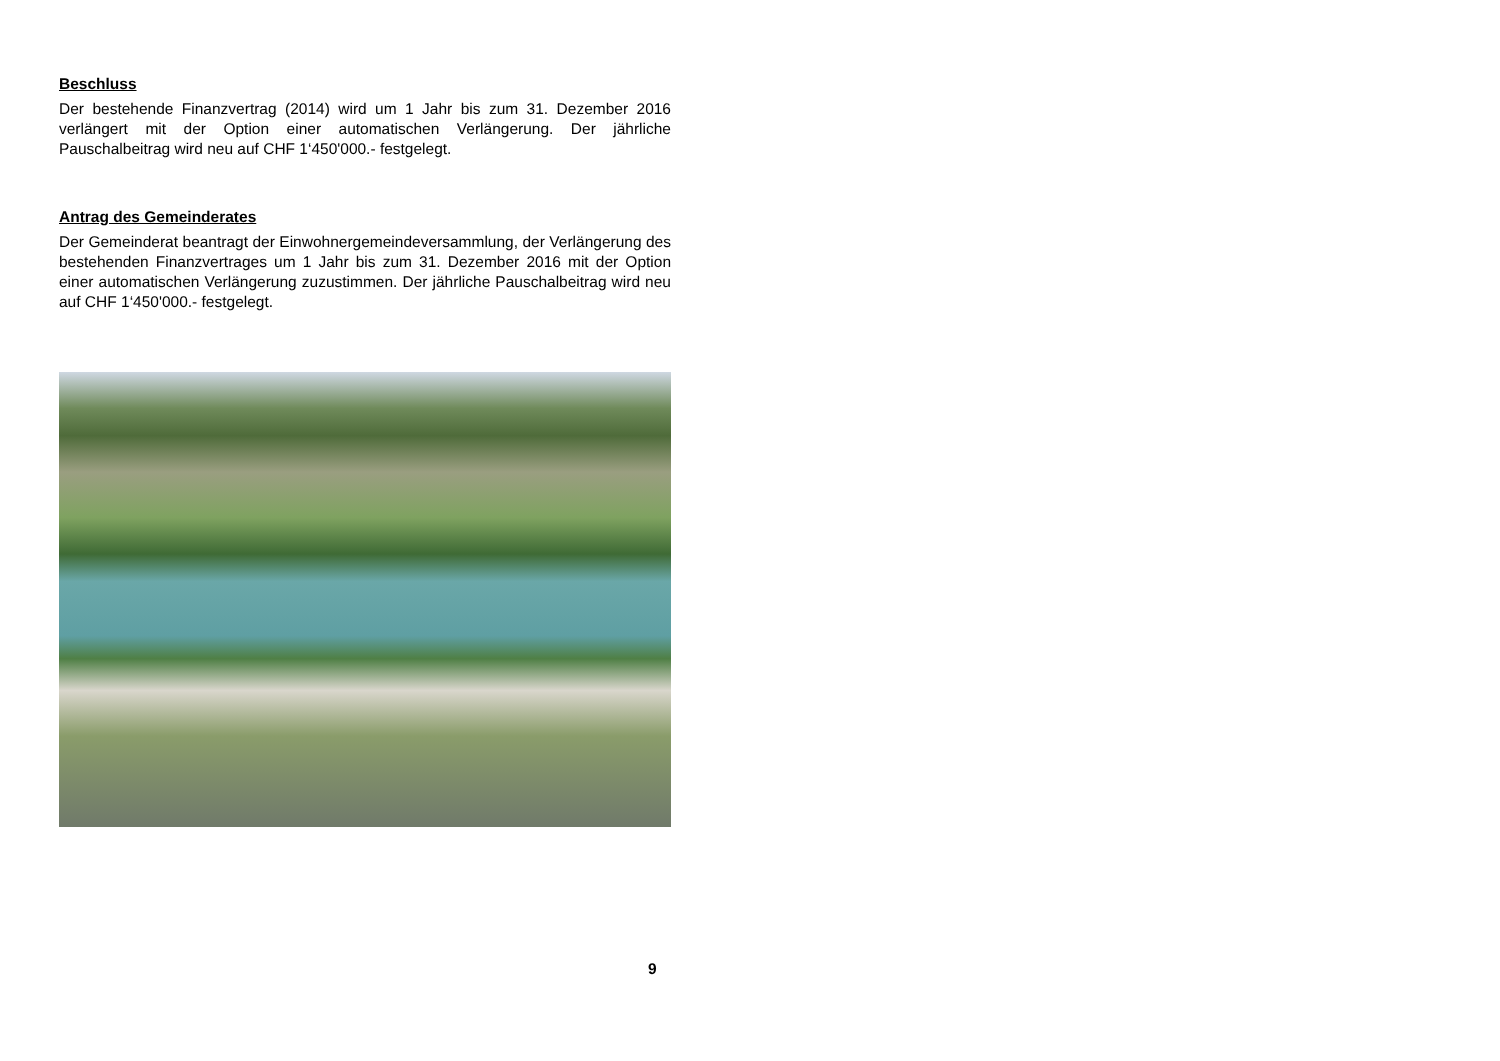Beschluss
Der bestehende Finanzvertrag (2014) wird um 1 Jahr bis zum 31. Dezember 2016 verlängert mit der Option einer automatischen Verlängerung. Der jährliche Pauschalbeitrag wird neu auf CHF 1‘450'000.- festgelegt.
Antrag des Gemeinderates
Der Gemeinderat beantragt der Einwohnergemeindeversammlung, der Verlängerung des bestehenden Finanzvertrages um 1 Jahr bis zum 31. Dezember 2016 mit der Option einer automatischen Verlängerung zuzustimmen. Der jährliche Pauschalbeitrag wird neu auf CHF 1‘450'000.- festgelegt.
9